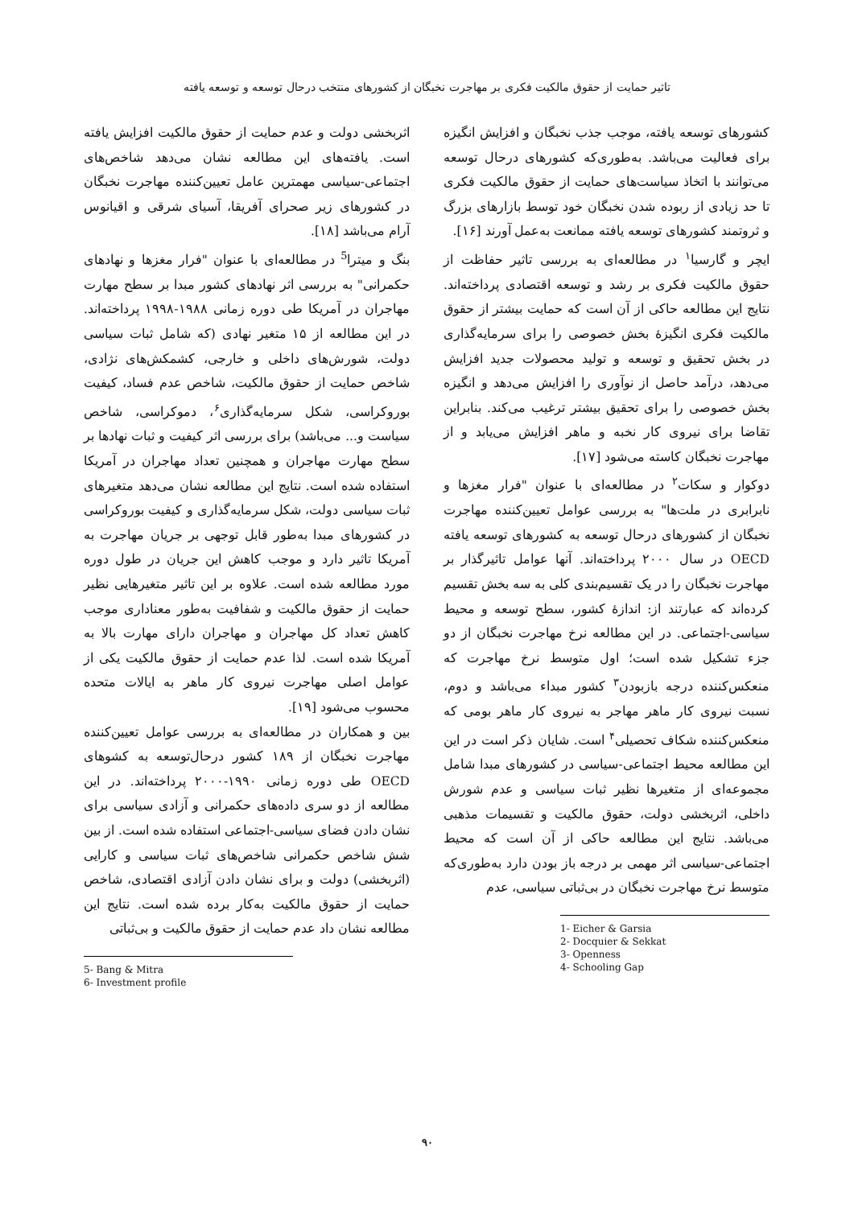تاثیر حمایت از حقوق مالکیت فکری بر مهاجرت نخبگان از کشورهای منتخب درحال توسعه و توسعه یافته
کشورهای توسعه یافته، موجب جذب نخبگان و افزایش انگیزه برای فعالیت می‌باشد. به‌طوری‌که کشورهای درحال توسعه می‌توانند با اتخاذ سیاست‌های حمایت از حقوق مالکیت فکری تا حد زیادی از ربوده شدن نخبگان خود توسط بازارهای بزرگ و ثروتمند کشورهای توسعه یافته ممانعت به‌عمل آورند [۱۶].
ایچر و گارسیا<sup>۱</sup> در مطالعه‌ای به بررسی تاثیر حفاظت از حقوق مالکیت فکری بر رشد و توسعه اقتصادی پرداخته‌اند. نتایج این مطالعه حاکی از آن است که حمایت بیشتر از حقوق مالکیت فکری انگیزهٔ بخش خصوصی را برای سرمایه‌گذاری در بخش تحقیق و توسعه و تولید محصولات جدید افزایش می‌دهد، درآمد حاصل از نوآوری را افزایش می‌دهد و انگیزه بخش خصوصی را برای تحقیق بیشتر ترغیب می‌کند. بنابراین تقاضا برای نیروی کار نخبه و ماهر افزایش می‌یابد و از مهاجرت نخبگان کاسته می‌شود [۱۷].
دوکوار و سکات<sup>۲</sup> در مطالعه‌ای با عنوان "فرار مغزها و نابرابری در ملت‌ها" به بررسی عوامل تعیین‌کننده مهاجرت نخبگان از کشورهای درحال توسعه به کشورهای توسعه یافته OECD در سال ۲۰۰۰ پرداخته‌اند. آنها عوامل تاثیرگذار بر مهاجرت نخبگان را در یک تقسیم‌بندی کلی به سه بخش تقسیم کرده‌اند که عبارتند از: اندازهٔ کشور، سطح توسعه و محیط سیاسی-اجتماعی. در این مطالعه نرخ مهاجرت نخبگان از دو جزء تشکیل شده است؛ اول متوسط نرخ مهاجرت که منعکس‌کننده درجه بازبودن<sup>۳</sup> کشور مبداء می‌باشد و دوم، نسبت نیروی کار ماهر مهاجر به نیروی کار ماهر بومی که منعکس‌کننده شکاف تحصیلی<sup>۴</sup> است. شایان ذکر است در این این مطالعه محیط اجتماعی-سیاسی در کشورهای مبدا شامل مجموعه‌ای از متغیرها نظیر ثبات سیاسی و عدم شورش داخلی، اثربخشی دولت، حقوق مالکیت و تقسیمات مذهبی می‌باشد. نتایج این مطالعه حاکی از آن است که محیط اجتماعی-سیاسی اثر مهمی بر درجه باز بودن دارد به‌طوری‌که متوسط نرخ مهاجرت نخبگان در بی‌ثباتی سیاسی، عدم
1- Eicher & Garsia
2- Docquier & Sekkat
3- Openness
4- Schooling Gap
اثربخشی دولت و عدم حمایت از حقوق مالکیت افزایش یافته است. یافته‌های این مطالعه نشان می‌دهد شاخص‌های اجتماعی-سیاسی مهمترین عامل تعیین‌کننده مهاجرت نخبگان در کشورهای زیر صحرای آفریقا، آسیای شرقی و اقیانوس آرام می‌باشد [۱۸].
بنگ و میترا<sup>5</sup> در مطالعه‌ای با عنوان "فرار مغزها و نهادهای حکمرانی" به بررسی اثر نهادهای کشور مبدا بر سطح مهارت مهاجران در آمریکا طی دوره زمانی ۱۹۸۸-۱۹۹۸ پرداخته‌اند. در این مطالعه از ۱۵ متغیر نهادی (که شامل ثبات سیاسی دولت، شورش‌های داخلی و خارجی، کشمکش‌های نژادی، شاخص حمایت از حقوق مالکیت، شاخص عدم فساد، کیفیت بوروکراسی، شکل سرمایه‌گذاری<sup>۶</sup>، دموکراسی، شاخص سیاست و... می‌باشد) برای بررسی اثر کیفیت و ثبات نهادها بر سطح مهارت مهاجران و همچنین تعداد مهاجران در آمریکا استفاده شده است. نتایج این مطالعه نشان می‌دهد متغیرهای ثبات سیاسی دولت، شکل سرمایه‌گذاری و کیفیت بوروکراسی در کشورهای مبدا به‌طور قابل توجهی بر جریان مهاجرت به آمریکا تاثیر دارد و موجب کاهش این جریان در طول دوره مورد مطالعه شده است. علاوه بر این تاثیر متغیرهایی نظیر حمایت از حقوق مالکیت و شفافیت به‌طور معناداری موجب کاهش تعداد کل مهاجران و مهاجران دارای مهارت بالا به آمریکا شده است. لذا عدم حمایت از حقوق مالکیت یکی از عوامل اصلی مهاجرت نیروی کار ماهر به ایالات متحده محسوب می‌شود [۱۹].
بین و همکاران در مطالعه‌ای به بررسی عوامل تعیین‌کننده مهاجرت نخبگان از ۱۸۹ کشور درحال‌توسعه به کشوهای OECD طی دوره زمانی ۱۹۹۰-۲۰۰۰ پرداخته‌اند. در این مطالعه از دو سری داده‌های حکمرانی و آزادی سیاسی برای نشان دادن فضای سیاسی-اجتماعی استفاده شده است. از بین شش شاخص حکمرانی شاخص‌های ثبات سیاسی و کارایی (اثربخشی) دولت و برای نشان دادن آزادی اقتصادی، شاخص حمایت از حقوق مالکیت به‌کار برده شده است. نتایج این مطالعه نشان داد عدم حمایت از حقوق مالکیت و بی‌ثباتی
5- Bang & Mitra
6- Investment profile
۹۰